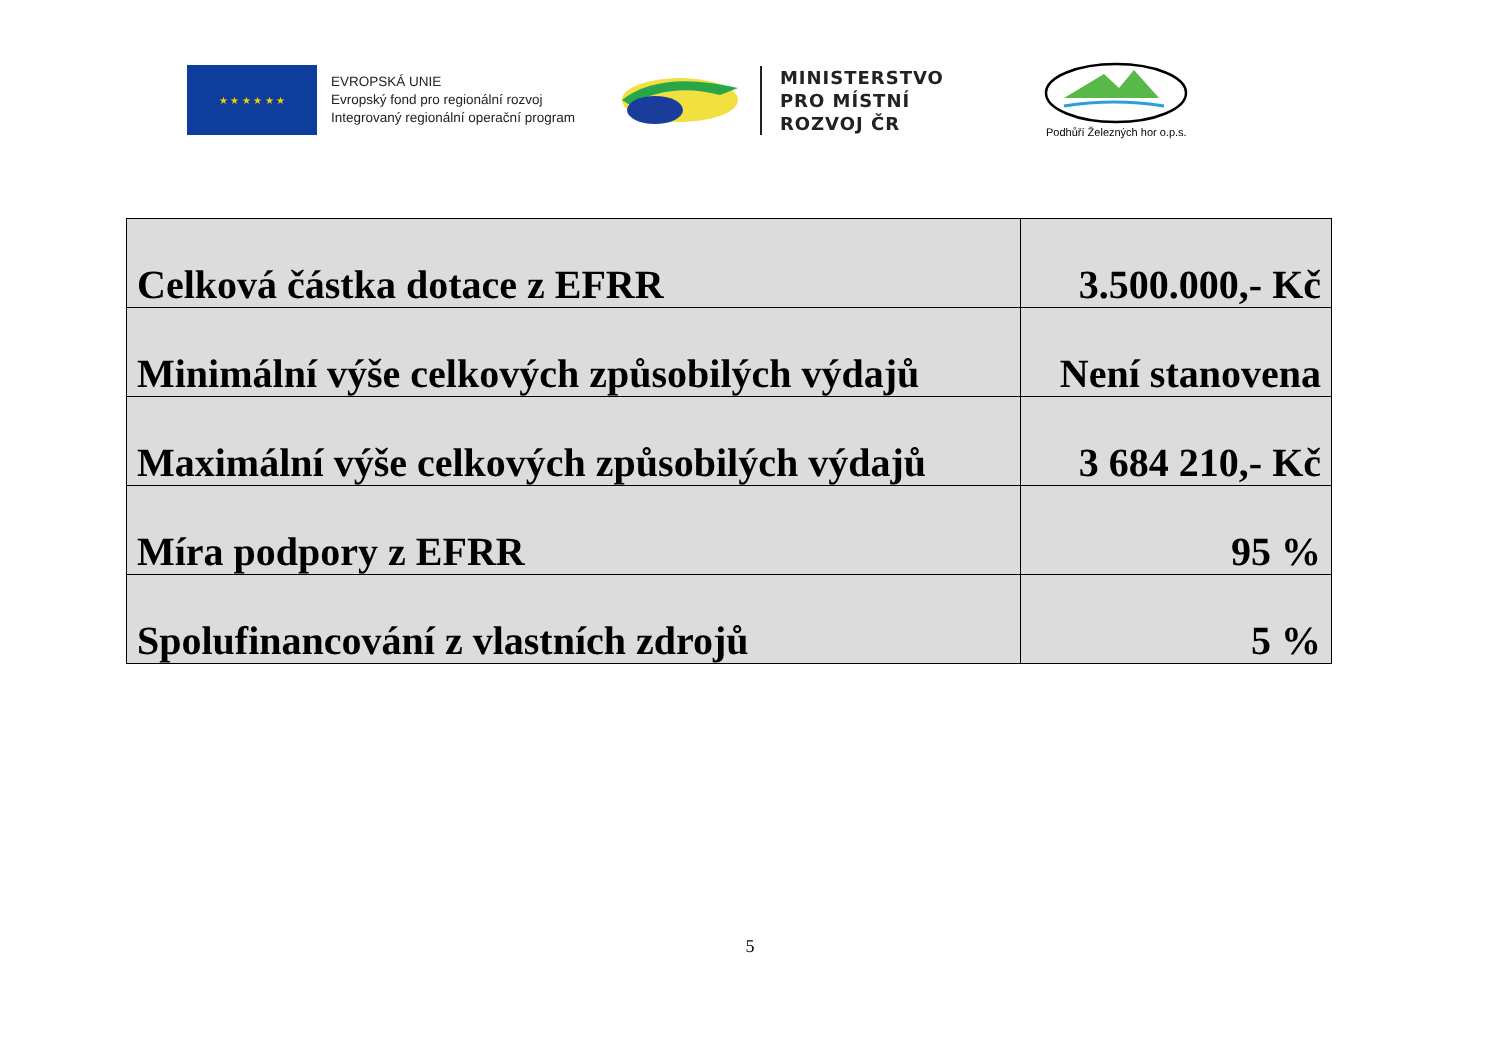★ ★ ★ ★ ★ ★
EVROPSKÁ UNIE
Evropský fond pro regionální rozvoj
Integrovaný regionální operační program
MINISTERSTVO
PRO MÍSTNÍ
ROZVOJ ČR
Podhůří Železných hor o.p.s.
| Celková částka dotace z EFRR | 3.500.000,- Kč |
| Minimální výše celkových způsobilých výdajů | Není stanovena |
| Maximální výše celkových způsobilých výdajů | 3 684 210,- Kč |
| Míra podpory z EFRR | 95 % |
| Spolufinancování z vlastních zdrojů | 5 % |
5